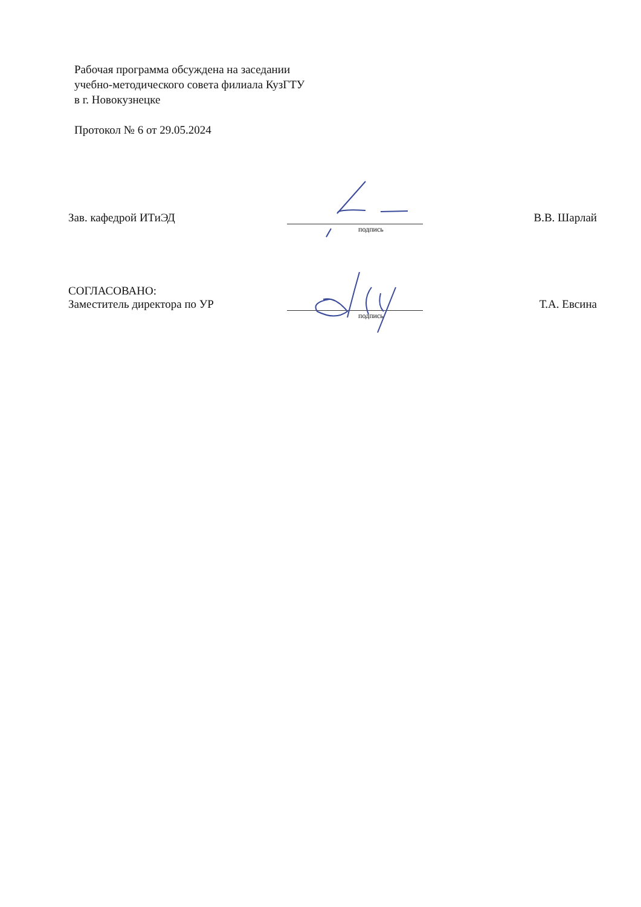Рабочая программа обсуждена на заседании
учебно-методического совета филиала КузГТУ
в г. Новокузнецке
Протокол № 6 от 29.05.2024
Зав. кафедрой ИТиЭД
подпись
В.В. Шарлай
СОГЛАСОВАНО:
Заместитель директора по УР
подпись
Т.А. Евсина